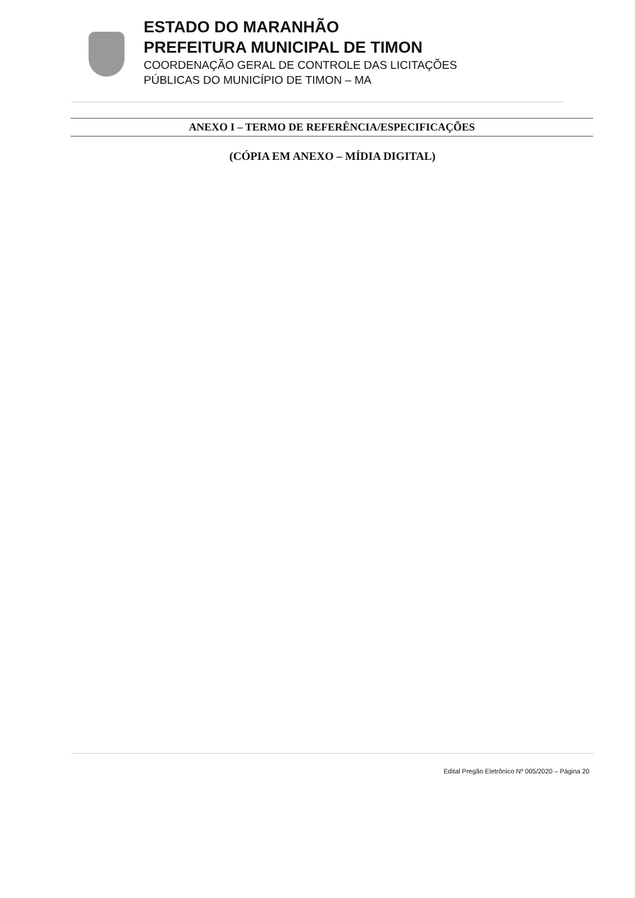ESTADO DO MARANHÃO
PREFEITURA MUNICIPAL DE TIMON
COORDENAÇÃO GERAL DE CONTROLE DAS LICITAÇÕES
PÚBLICAS DO MUNICÍPIO DE TIMON – MA
ANEXO I – TERMO DE REFERÊNCIA/ESPECIFICAÇÕES
(CÓPIA EM ANEXO – MÍDIA DIGITAL)
Edital Pregão Eletrônico Nº 005/2020 – Página 20